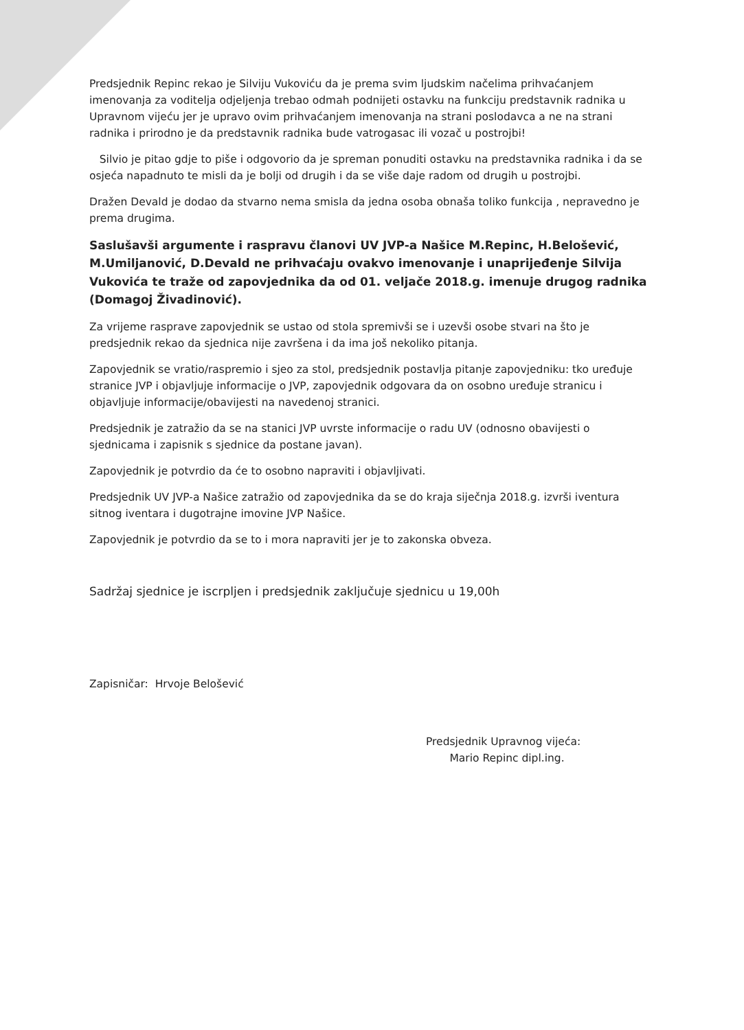Predsjednik Repinc rekao je Silviju Vukoviću da je prema svim ljudskim načelima prihvaćanjem imenovanja za voditelja odjeljenja trebao odmah podnijeti ostavku na funkciju predstavnik radnika u Upravnom vijeću jer je upravo ovim prihvaćanjem imenovanja na strani poslodavca a ne na strani radnika i prirodno je da predstavnik radnika bude vatrogasac ili vozač u postrojbi!
Silvio je pitao gdje to piše i odgovorio da je spreman ponuditi ostavku na predstavnika radnika i da se osjeća napadnuto te misli da je bolji od drugih i da se više daje radom od drugih u postrojbi.
Dražen Devald je dodao da stvarno nema smisla da jedna osoba obnaša toliko funkcija , nepravedno je prema drugima.
Saslušavši argumente i raspravu članovi UV JVP-a Našice M.Repinc, H.Belošević, M.Umiljanović, D.Devald ne prihvaćaju ovakvo imenovanje i unaprijeđenje Silvija Vukovića te traže od zapovjednika da od 01. veljače 2018.g. imenuje drugog radnika (Domagoj Živadinović).
Za vrijeme rasprave zapovjednik se ustao od stola spremivši se i uzevši osobe stvari na što je predsjednik rekao da sjednica nije završena i da ima još nekoliko pitanja.
Zapovjednik se vratio/raspremio i sjeo za stol, predsjednik postavlja pitanje zapovjedniku: tko uređuje stranice JVP i objavljuje informacije o JVP, zapovjednik odgovara da on osobno uređuje stranicu i objavljuje informacije/obavijesti na navedenoj stranici.
Predsjednik je zatražio da se na stanici JVP uvrste informacije o radu UV (odnosno obavijesti o sjednicama i zapisnik s sjednice da postane javan).
Zapovjednik je potvrdio da će to osobno napraviti i objavljivati.
Predsjednik UV JVP-a Našice zatražio od zapovjednika da se do kraja siječnja 2018.g. izvrši iventura sitnog iventara i dugotrajne imovine JVP Našice.
Zapovjednik je potvrdio da se to i mora napraviti jer je to zakonska obveza.
Sadržaj sjednice je iscrpljen i predsjednik zaključuje sjednicu u 19,00h
Zapisničar: Hrvoje Belošević
Predsjednik Upravnog vijeća:
Mario Repinc dipl.ing.